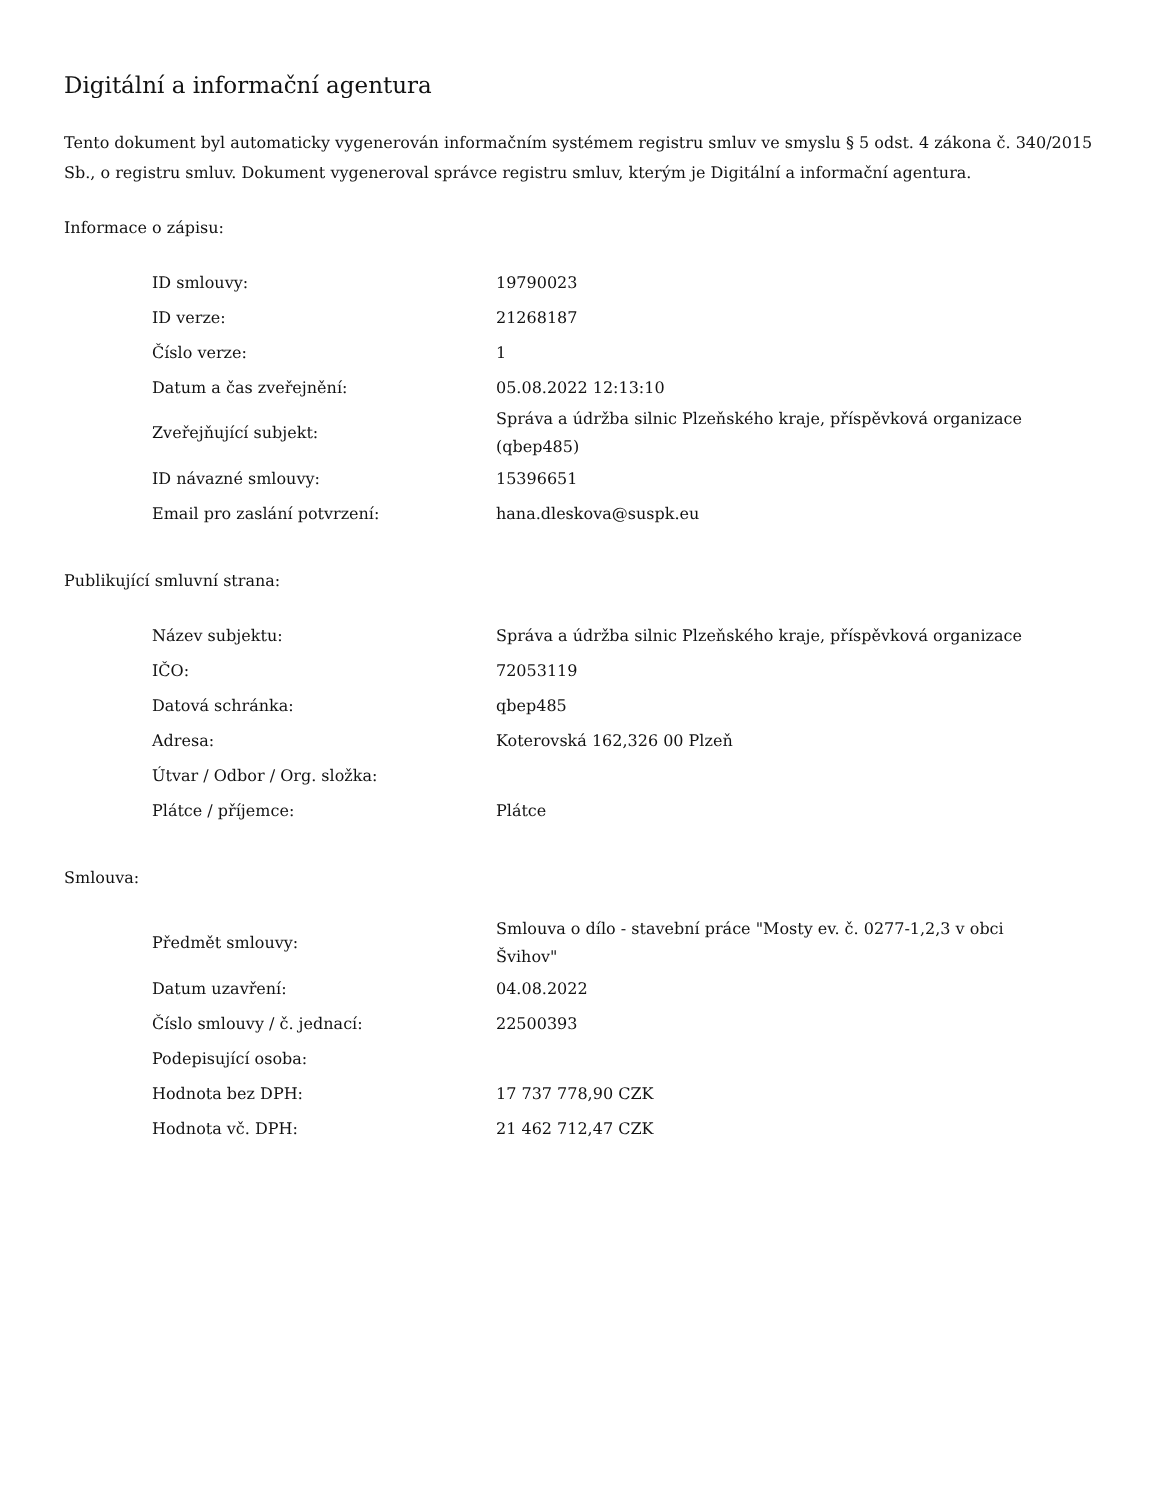Digitální a informační agentura
Tento dokument byl automaticky vygenerován informačním systémem registru smluv ve smyslu § 5 odst. 4 zákona č. 340/2015 Sb., o registru smluv. Dokument vygeneroval správce registru smluv, kterým je Digitální a informační agentura.
Informace o zápisu:
| ID smlouvy: | 19790023 |
| ID verze: | 21268187 |
| Číslo verze: | 1 |
| Datum a čas zveřejnění: | 05.08.2022 12:13:10 |
| Zveřejňující subjekt: | Správa a údržba silnic Plzeňského kraje, příspěvková organizace (qbep485) |
| ID návazné smlouvy: | 15396651 |
| Email pro zaslání potvrzení: | hana.dleskova@suspk.eu |
Publikující smluvní strana:
| Název subjektu: | Správa a údržba silnic Plzeňského kraje, příspěvková organizace |
| IČO: | 72053119 |
| Datová schránka: | qbep485 |
| Adresa: | Koterovská 162,326 00 Plzeň |
| Útvar / Odbor / Org. složka: | |
| Plátce / příjemce: | Plátce |
Smlouva:
| Předmět smlouvy: | Smlouva o dílo - stavební práce "Mosty ev. č. 0277-1,2,3 v obci Švihov" |
| Datum uzavření: | 04.08.2022 |
| Číslo smlouvy / č. jednací: | 22500393 |
| Podepisující osoba: | |
| Hodnota bez DPH: | 17 737 778,90 CZK |
| Hodnota vč. DPH: | 21 462 712,47 CZK |